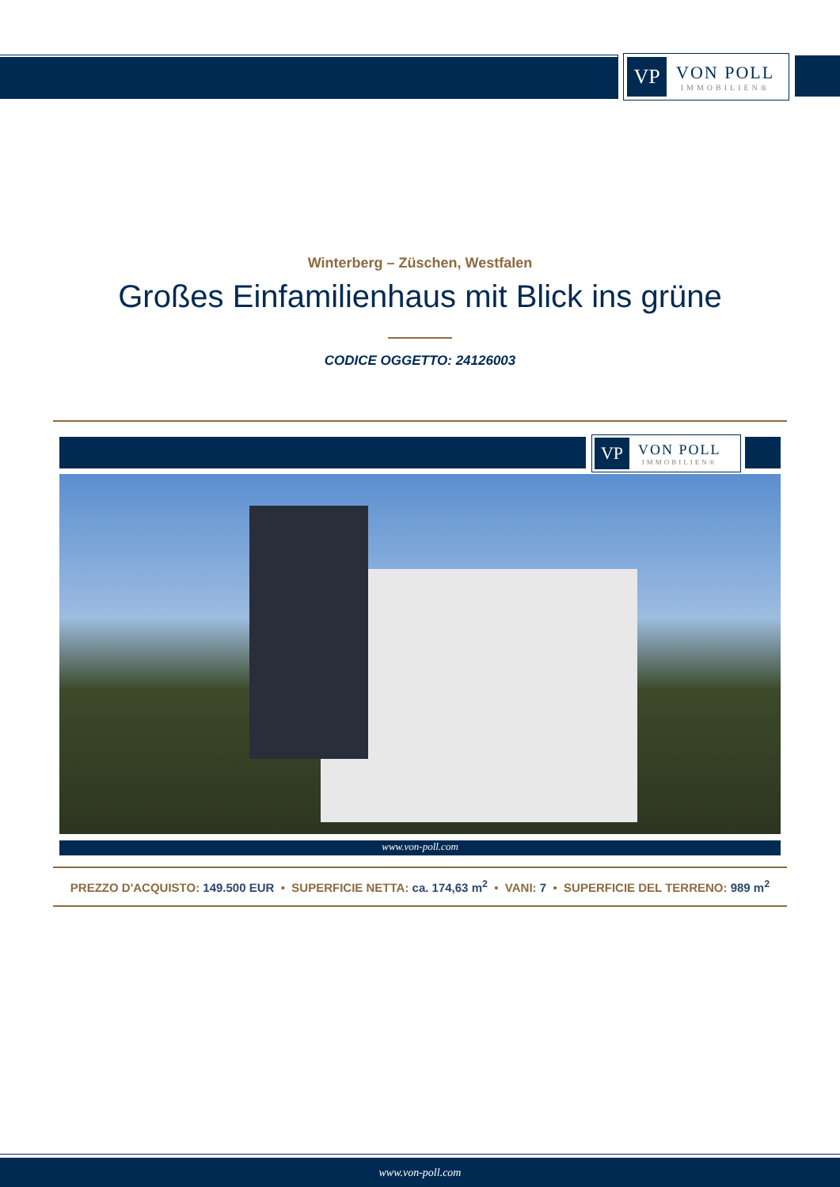VP
VON POLL
IMMOBILIEN®
Winterberg – Züschen, Westfalen
Großes Einfamilienhaus mit Blick ins grüne
CODICE OGGETTO: 24126003
VP
VON POLL
IMMOBILIEN®
www.von-poll.com
PREZZO D'ACQUISTO: 149.500 EUR • SUPERFICIE NETTA: ca. 174,63 m<sup>2</sup> • VANI: 7 • SUPERFICIE DEL TERRENO: 989 m<sup>2</sup>
www.von-poll.com